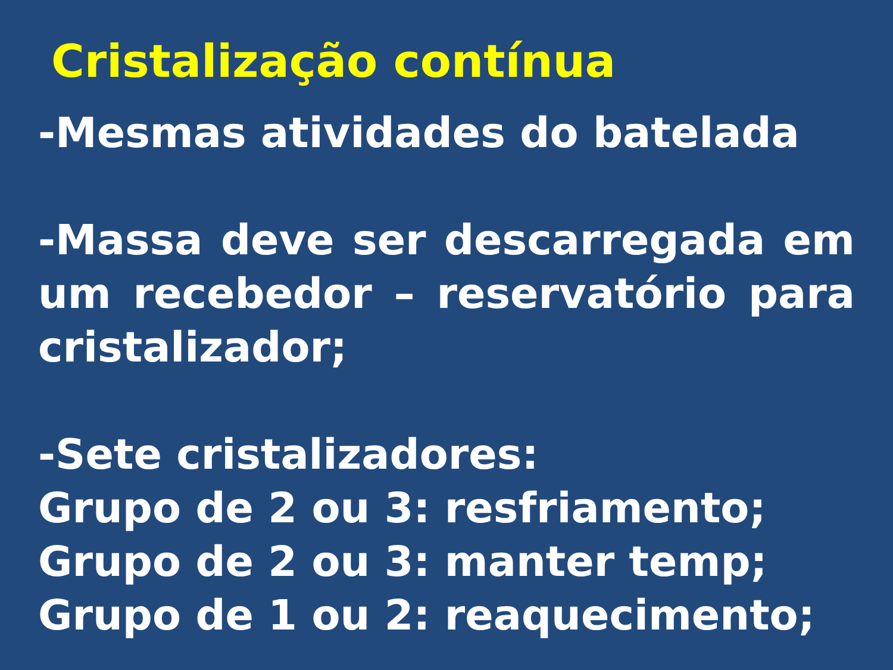Cristalização contínua
-Mesmas atividades do batelada
-Massa deve ser descarregada em um recebedor – reservatório para cristalizador;
-Sete cristalizadores:
Grupo de 2 ou 3: resfriamento;
Grupo de 2 ou 3: manter temp;
Grupo de 1 ou 2: reaquecimento;